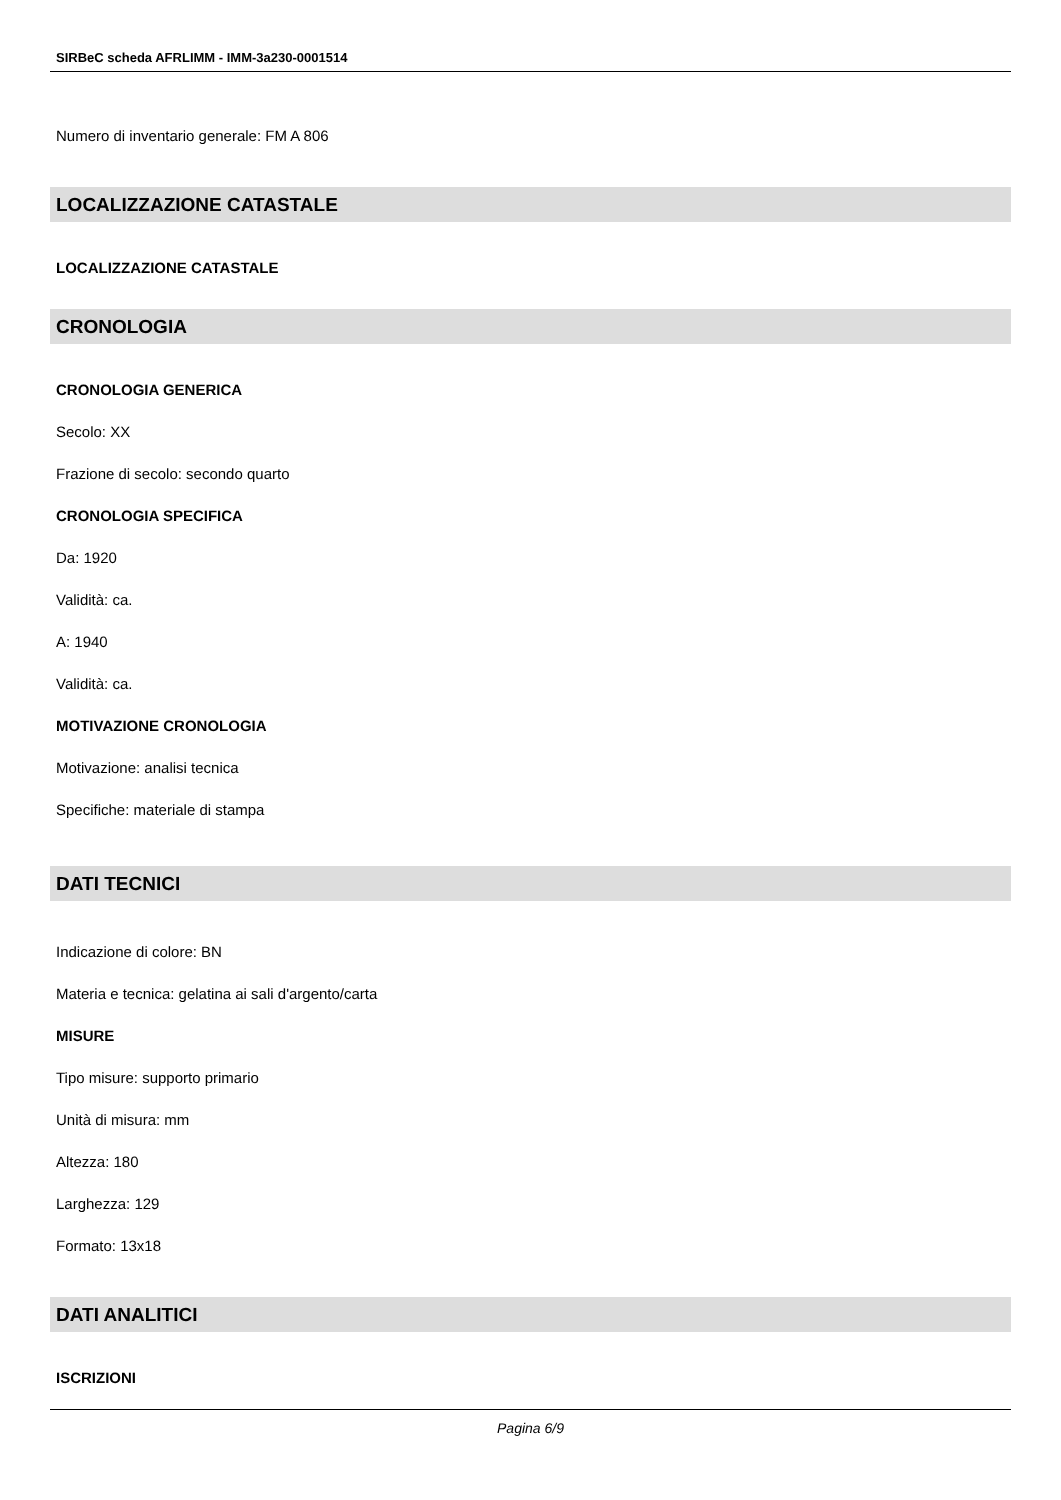SIRBeC scheda AFRLIMM - IMM-3a230-0001514
Numero di inventario generale: FM A 806
LOCALIZZAZIONE CATASTALE
LOCALIZZAZIONE CATASTALE
CRONOLOGIA
CRONOLOGIA GENERICA
Secolo: XX
Frazione di secolo: secondo quarto
CRONOLOGIA SPECIFICA
Da: 1920
Validità: ca.
A: 1940
Validità: ca.
MOTIVAZIONE CRONOLOGIA
Motivazione: analisi tecnica
Specifiche: materiale di stampa
DATI TECNICI
Indicazione di colore: BN
Materia e tecnica: gelatina ai sali d'argento/carta
MISURE
Tipo misure: supporto primario
Unità di misura: mm
Altezza: 180
Larghezza: 129
Formato: 13x18
DATI ANALITICI
ISCRIZIONI
Pagina 6/9